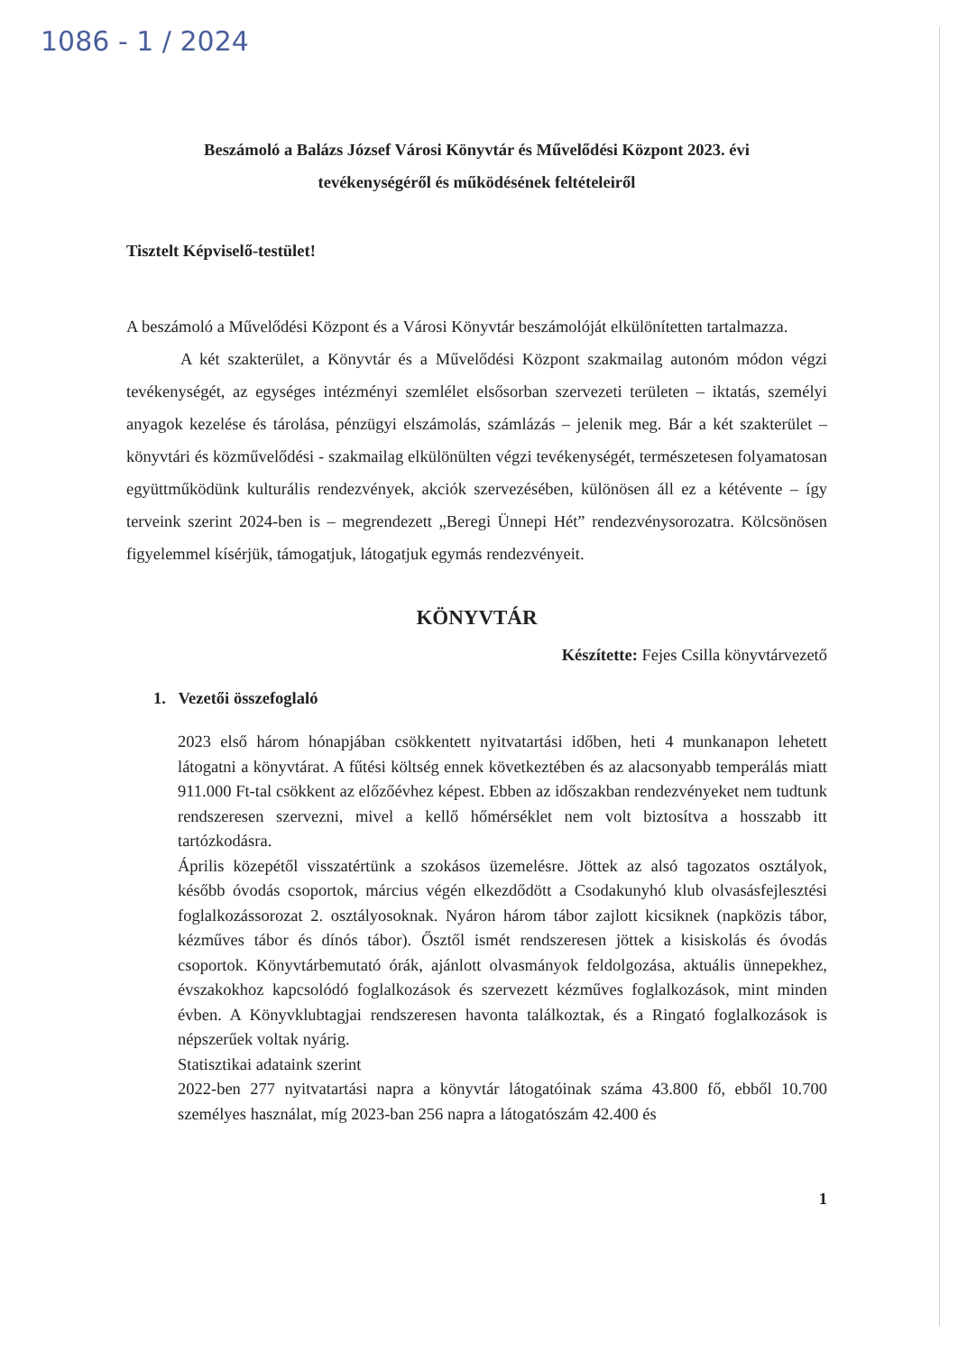1086 - 1 / 2024
Beszámoló a Balázs József Városi Könyvtár és Művelődési Központ 2023. évi
tevékenységéről és működésének feltételeiről
Tisztelt Képviselő-testület!
A beszámoló a Művelődési Központ és a Városi Könyvtár beszámolóját elkülönítetten tartalmazza.
A két szakterület, a Könyvtár és a Művelődési Központ szakmailag autonóm módon végzi tevékenységét, az egységes intézményi szemlélet elsősorban szervezeti területen – iktatás, személyi anyagok kezelése és tárolása, pénzügyi elszámolás, számlázás – jelenik meg. Bár a két szakterület – könyvtári és közművelődési - szakmailag elkülönülten végzi tevékenységét, természetesen folyamatosan együttműködünk kulturális rendezvények, akciók szervezésében, különösen áll ez a kétévente – így terveink szerint 2024-ben is – megrendezett „Beregi Ünnepi Hét” rendezvénysorozatra. Kölcsönösen figyelemmel kísérjük, támogatjuk, látogatjuk egymás rendezvényeit.
KÖNYVTÁR
Készítette: Fejes Csilla könyvtárvezető
1. Vezetői összefoglaló
2023 első három hónapjában csökkentett nyitvatartási időben, heti 4 munkanapon lehetett látogatni a könyvtárat. A fűtési költség ennek következtében és az alacsonyabb temperálás miatt 911.000 Ft-tal csökkent az előzőévhez képest. Ebben az időszakban rendezvényeket nem tudtunk rendszeresen szervezni, mivel a kellő hőmérséklet nem volt biztosítva a hosszabb itt tartózkodásra.
Április közepétől visszatértünk a szokásos üzemelésre. Jöttek az alsó tagozatos osztályok, később óvodás csoportok, március végén elkezdődött a Csodakunyhó klub olvasásfejlesztési foglalkozássorozat 2. osztályosoknak. Nyáron három tábor zajlott kicsiknek (napközis tábor, kézműves tábor és dínós tábor). Ősztől ismét rendszeresen jöttek a kisiskolás és óvodás csoportok. Könyvtárbemutató órák, ajánlott olvasmányok feldolgozása, aktuális ünnepekhez, évszakokhoz kapcsolódó foglalkozások és szervezett kézműves foglalkozások, mint minden évben. A Könyvklubtagjai rendszeresen havonta találkoztak, és a Ringató foglalkozások is népszerűek voltak nyárig.
Statisztikai adataink szerint
2022-ben 277 nyitvatartási napra a könyvtár látogatóinak száma 43.800 fő, ebből 10.700 személyes használat, míg 2023-ban 256 napra a látogatószám 42.400 és
1